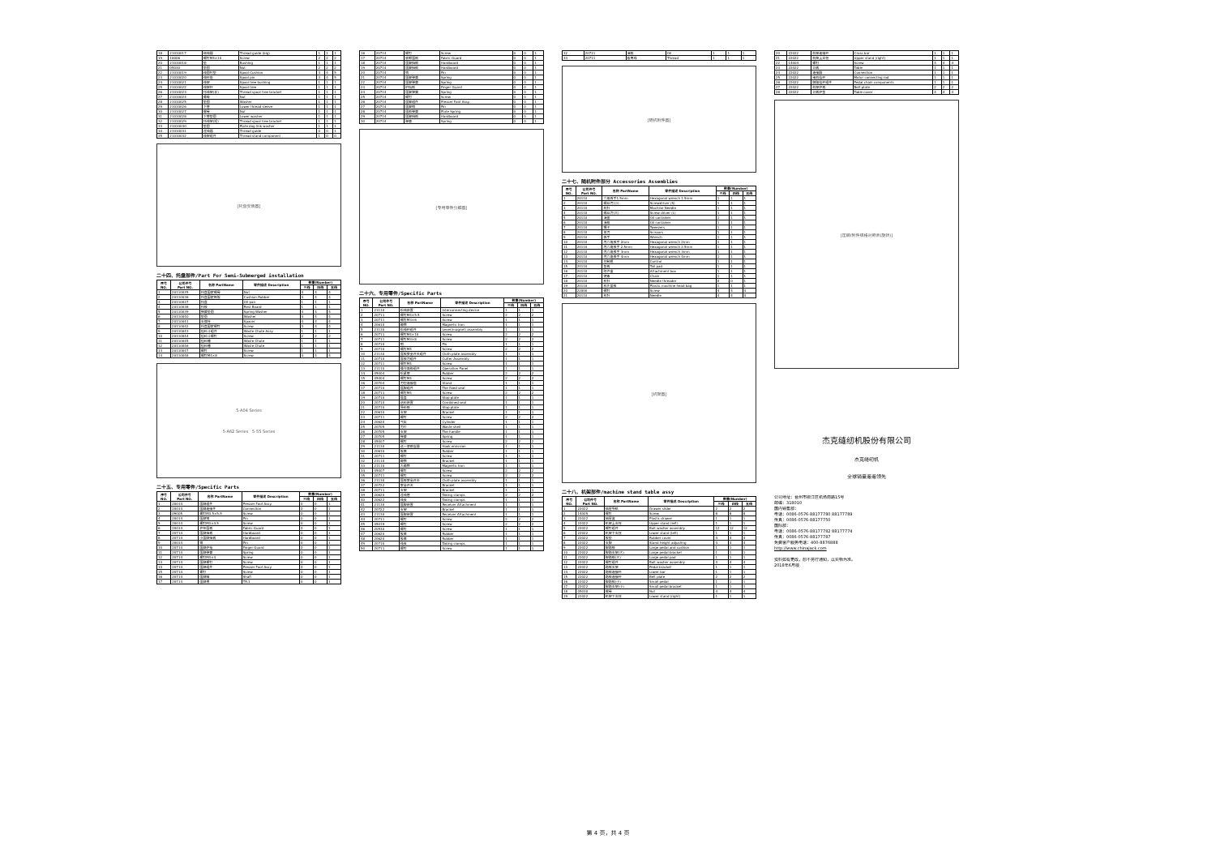| 18 | 21010017 | 绕线器 | Thread guide (big) | 1 | 1 | 1 |
| 19 | 16006 | 螺钉M4×10 | Screw | 2 | 2 | 2 |
| 20 | 21010018 | 垫 | Bushing | 1 | 1 | 1 |
| 21 | 05030 | 垫圈 | Nut | 2 | 2 | 2 |
| 22 | 21010019 | 线圈衬垫 | Spool Cushion | 3 | 4 | 5 |
| 23 | 21010020 | 线杆座 | Spool pin | 3 | 4 | 5 |
| 24 | 21010021 | 线架 | Spool tree bushing | 1 | 1 | 1 |
| 25 | 21010022 | 线架杆 | Spool tree | 1 | 1 | 1 |
| 26 | 21010023 | 托线架(长) | Thread spool tree bracket | 1 | 1 | 1 |
| 27 | 21010024 | 螺母 | Nut | 1 | 1 | 1 |
| 28 | 21010025 | 垫圈 | Washer | 1 | 1 | 1 |
| 29 | 21010026 | 下管 | Lower thread sleeve | 1 | 1 | 1 |
| 30 | 21010027 | 螺母 | Nut | 1 | 1 | 1 |
| 31 | 21010028 | 下管垫圈 | Lower washer | 1 | 1 | 1 |
| 32 | 21010029 | 托线架(短) | Thread spool tree bracket | 1 | 1 | 1 |
| 33 | 21010030 | 垫圈 | Plate dog link washer | 1 | 1 | 1 |
| 34 | 21010031 | 过线器 | Thread guide | 0 | 0 | 1 |
| 35 | 21010032 | 线架组件 | Thread stand component | 1 | 0 | 0 |
[托盘安装图]
二十四、托盘部件/Part For Semi-Submerged installation
| 序号 NO. | 公司件号 Part NO. | 名称 PartName | 零件描述 Description | 数量(Number) | | |
| --- | --- | --- | --- | --- | --- | --- |
| | | | | 三线 | 四线 | 五线 |
| 1 | 20110035 | 托盘固定螺母 | Nut | 4 | 4 | 4 |
| 2 | 20110036 | 托盘固定橡胶 | Cushion Rubber | 4 | 4 | 4 |
| 3 | 20110037 | 托盘 | Oil pan | 1 | 1 | 1 |
| 4 | 20110038 | 托板 | Rest Board | 1 | 1 | 1 |
| 5 | 20110039 | 弹簧垫圈 | Spring Washer | 4 | 4 | 4 |
| 6 | 20110040 | 垫圈 | Washer | 4 | 4 | 4 |
| 7 | 20110041 | 支撑柱 | Spacer | 4 | 4 | 4 |
| 8 | 20110042 | 托盘固定螺钉 | Screw | 4 | 4 | 4 |
| 9 | 20110043 | 挂料斗组件 | Waste Chute Assy | 1 | 1 | 1 |
| 10 | 20110044 | 挂料斗螺钉 | Screw | 2 | 2 | 2 |
| 11 | 20110045 | 挂料槽 | Waste Chute | 1 | 1 | 1 |
| 12 | 20110046 | 挂料槽 | Waste Chute | 1 | 1 | 1 |
| 13 | 20110047 | 螺钉 | Screw | 1 | 1 | 1 |
| 14 | 20110048 | 螺钉M4×8 | Screw | 4 | 4 | 4 |
5-A04 Series
5-A62 Series 5-55 Series
二十五、专用零件/Specific Parts
| 序号 NO. | 公司件号 Part NO. | 名称 PartName | 零件描述 Description | 数量(Number) | | |
| --- | --- | --- | --- | --- | --- | --- |
| | | | | 三线 | 四线 | 五线 |
| 1 | 20014 | 压脚组件 | Presser Foot Assy. | 0 | 0 | 1 |
| 2 | 20014 | 压脚连接件 | Connection | 0 | 0 | 1 |
| 3 | 09005 | 螺钉M3.5×5.5 | Screw | 0 | 0 | 1 |
| 4 | 20014 | 压脚销 | Pin | 0 | 0 | 1 |
| 5 | 20014 | 螺钉M3×4.5 | Screw | 0 | 0 | 1 |
| 6 | 20014 | 护布压板 | Fabric Guard | 0 | 0 | 1 |
| 7 | 20714 | 压脚挡板 | Hardboard | 0 | 0 | 1 |
| 8 | 20714 | 小压脚挡板 | Hardboard | 0 | 0 | 1 |
| 9 | 20014 | 销 | Pin | 0 | 0 | 1 |
| 10 | 20714 | 压脚护指 | Finger Guard | 0 | 0 | 1 |
| 11 | 20714 | 压脚弹簧 | Spring | 0 | 0 | 1 |
| 12 | 20714 | 螺钉M3×4 | Screw | 0 | 0 | 1 |
| 13 | 20714 | 压脚螺钉 | Screw | 0 | 0 | 1 |
| 14 | 20714 | 压脚组件 | Presser Foot Assy. | 0 | 0 | 1 |
| 15 | 20714 | 螺钉 | Screw | 0 | 0 | 1 |
| 16 | 20714 | 压脚轴 | Shaft | 0 | 0 | 1 |
| 17 | 20714 | 压脚柄 | TR.1 | 0 | 0 | 1 |
| 16 | 20714 | 螺钉 | Screw | 0 | 0 | 1 |
| 17 | 20714 | 底部压板 | Fabric Guard | 0 | 0 | 1 |
| 18 | 20714 | 压脚挡板 | Hardboard | 0 | 0 | 1 |
| 19 | 20714 | 压脚挡板 | Hardboard | 0 | 0 | 1 |
| 20 | 20714 | 销 | Pin | 0 | 0 | 1 |
| 21 | 20714 | 压脚弹簧 | Spring | 0 | 0 | 1 |
| 22 | 20714 | 压脚弹簧 | Spring | 0 | 0 | 1 |
| 23 | 20714 | 护指板 | Finger Guard | 0 | 0 | 1 |
| 24 | 20714 | 压脚弹簧 | Spring | 0 | 0 | 1 |
| 25 | 20714 | 螺钉 | Screw | 0 | 0 | 1 |
| 26 | 20714 | 压脚组件 | Presser Foot Assy. | 0 | 0 | 1 |
| 27 | 20714 | 压脚销 | Pin | 0 | 0 | 1 |
| 28 | 20714 | 压板弹簧 | Plate Spring | 0 | 0 | 1 |
| 29 | 20714 | 压脚挡板 | Hardboard | 0 | 0 | 1 |
| 30 | 20714 | 弹簧 | Spring | 0 | 0 | 1 |
[专用零件分解图]
二十六、专用零件/Specific Parts
| 序号 NO. | 公司件号 Part NO. | 名称 PartName | 零件描述 Description | 数量(Number) | | |
| --- | --- | --- | --- | --- | --- | --- |
| | | | | 三线 | 四线 | 五线 |
| 1 | 21110 | 松线装置 | Interconnecting device | 1 | 1 | 1 |
| 2 | 20711 | 螺钉M4×5.5 | Screw | 2 | 2 | 2 |
| 3 | 20711 | 螺钉M3×6 | Screw | 1 | 1 | 1 |
| 4 | 20610 | 磁铁 | Magnetic Iron | 1 | 1 | 1 |
| 5 | 21130 | 松线杆组件 | Lever(magnet) assembly | 1 | 1 | 1 |
| 6 | 20711 | 螺钉M4×10 | Screw | 2 | 2 | 2 |
| 7 | 20711 | 螺钉M3×8 | Screw | 2 | 2 | 2 |
| 8 | 20710 | 销 | Pin | 1 | 1 | 1 |
| 9 | 20710 | 螺钉M4 | Screw | 2 | 2 | 2 |
| 10 | 21130 | 压板安全开关组件 | Cloth plate assembly | 1 | 1 | 1 |
| 11 | 20710 | 压板刀组件 | Cutter Assembly | 1 | 1 | 1 |
| 12 | 20711 | 螺钉M4 | Screw | 1 | 1 | 1 |
| 13 | 21110 | 操作面板组件 | Operation Panel | 1 | 1 | 1 |
| 14 | 05004 | 松紧管 | Rubber | 2 | 2 | 2 |
| 15 | 05004 | 螺钉M4 | Screw | 2 | 2 | 2 |
| 16 | 20704 | 刀控连接座 | Stand | 1 | 1 | 1 |
| 17 | 20710 | 压脚组件 | The fixed seat | 1 | 1 | 1 |
| 18 | 20711 | 螺钉M4 | Screw | 2 | 2 | 2 |
| 19 | 20710 | 压盘 | Stop plate | 1 | 1 | 1 |
| 20 | 20710 | 送料装置 | Combined seal | 1 | 1 | 1 |
| 21 | 20710 | 导料板 | Stop plate | 1 | 1 | 1 |
| 22 | 20610 | 支架 | Bracket | 1 | 1 | 1 |
| 23 | 20711 | 螺钉 | Screw | 2 | 2 | 2 |
| 24 | 20620 | 气缸 | Cylinder | 1 | 1 | 1 |
| 25 | 20705 | 刀片 | Waste shell | 1 | 1 | 1 |
| 26 | 20705 | 支架 | The handle | 1 | 1 | 1 |
| 27 | 20705 | 弹簧 | Spring | 1 | 1 | 1 |
| 28 | 05007 | 螺钉 | Screw | 2 | 2 | 2 |
| 29 | 21130 | 送一便感应器 | Hook emission | 1 | 1 | 1 |
| 30 | 20610 | 胶套 | Rubber | 1 | 1 | 1 |
| 31 | 20711 | 螺钉 | Screw | 1 | 1 | 1 |
| 32 | 21110 | 磁铁 | Bracket | 1 | 1 | 1 |
| 33 | 21110 | 大磁铁 | Magnetic Iron | 1 | 1 | 1 |
| 34 | 05007 | 螺钉 | Screw | 2 | 2 | 2 |
| 35 | 20711 | 螺钉 | Screw | 2 | 2 | 2 |
| 36 | 21130 | 压板安全开关 | Cloth plate assembly | 1 | 1 | 1 |
| 37 | 20722 | 安全开关 | Bracket | 1 | 1 | 1 |
| 38 | 20711 | 支架 | Bracket | 1 | 1 | 1 |
| 39 | 20620 | 过线管 | Taking clamps | 2 | 2 | 2 |
| 40 | 20622 | 线夹 | Taking clamps | 1 | 1 | 1 |
| 41 | 21130 | 压脚装置 | Receiver Attachment | 1 | 1 | 1 |
| 42 | 20722 | 支架 | Bracket | 1 | 1 | 1 |
| 43 | 21130 | 压脚装置 | Receiver Attachment | 1 | 1 | 1 |
| 44 | 20711 | 螺钉 | Screw | 2 | 2 | 2 |
| 45 | 05019 | 螺钉 | Screw | 2 | 2 | 2 |
| 46 | 20530 | 螺钉 | Screw | 1 | 1 | 1 |
| 47 | 20620 | 胶套 | Rubber | 1 | 1 | 1 |
| 48 | 20620 | 胶套 | Rubber | 1 | 1 | 1 |
| 49 | 20710 | 线夹 | Taking clamps | 1 | 1 | 1 |
| 50 | 20711 | 螺钉 | Screw | 1 | 1 | 1 |
| 32 | 20711 | 油瓶 | Oil | 1 | 1 | 1 |
| 33 | 20711 | 备用线 | Thread | 1 | 1 | 1 |
[随机附件图]
二十七、随机附件部分 Accessories Assemblies
| 序号 NO. | 公司件号 Part NO. | 名称 PartName | 零件描述 Description | 数量(Number) | | |
| --- | --- | --- | --- | --- | --- | --- |
| | | | | 三线 | 四线 | 五线 |
| 1 | 20110 | 六角扳手1.5mm | Hexagonal wrench 1.5mm | 1 | 1 | 1 |
| 2 | 20110 | 螺丝刀(小) | Screwdriver (S) | 1 | 1 | 1 |
| 3 | 20110 | 机针 | Machine Needle | 1 | 1 | 1 |
| 4 | 20110 | 螺丝刀(大) | Screw driver (L) | 1 | 1 | 1 |
| 5 | 20110 | 油壶 | Oil container | 1 | 1 | 1 |
| 6 | 20110 | 油瓶 | Oil container | 1 | 1 | 1 |
| 7 | 20110 | 镊子 | Tweezers | 1 | 1 | 1 |
| 8 | 20110 | 剪刀 | Scissors | 1 | 1 | 1 |
| 9 | 20110 | 扳手 | Wrench | 1 | 1 | 1 |
| 10 | 20110 | 内六角扳手 2mm | Hexagonal wrench 2mm | 1 | 1 | 1 |
| 11 | 20110 | 内六角扳手 2.5mm | Hexagonal wrench 2.5mm | 1 | 1 | 1 |
| 12 | 20110 | 内六角扳手 3mm | Hexagonal wrench 3mm | 1 | 1 | 1 |
| 13 | 20110 | 内六角扳手 4mm | Hexagonal wrench 4mm | 1 | 1 | 1 |
| 14 | 20110 | 控制柜 | Control | 1 | 1 | 1 |
| 15 | 20110 | 垫板 | Tail pad | 1 | 1 | 1 |
| 16 | 20110 | 附件盒 | Attachment box | 1 | 1 | 1 |
| 17 | 20110 | 链条 | Chain | 1 | 1 | 1 |
| 18 | 20110 | 机针 | Needle threader | 0 | 0 | 1 |
| 19 | 20110 | 机头盖板 | Plastic machine head bag | 1 | 1 | 1 |
| 20 | 22000 | 螺钉 | Screw | 4 | 4 | 4 |
| 21 | 20110 | 机针 | Needle | 4 | 4 | 4 |
[机架图]
二十八、机架部件/machine stand table assy
| 序号 NO. | 公司件号 Part NO. | 名称 PartName | 零件描述 Description | 数量(Number) | | |
| --- | --- | --- | --- | --- | --- | --- |
| | | | | 三线 | 四线 | 五线 |
| 1 | 22022 | 抽屉导轨 | Drawer slider | 2 | 2 | 2 |
| 2 | 14005 | 螺钉 | Screw | 8 | 8 | 8 |
| 3 | 22022 | 抽屉盒 | Plastic drawer | 1 | 1 | 1 |
| 4 | 22022 | 机架上支柱 | Upper stand (left) | 1 | 1 | 1 |
| 5 | 22022 | 螺钉组件 | Bolt washer assembly | 12 | 12 | 12 |
| 6 | 22022 | 机架下支柱 | Lower stand (left) | 1 | 1 | 1 |
| 7 | 22022 | 胶垫 | Rubber cover | 4 | 4 | 4 |
| 8 | 22022 | 支脚 | Stand height adjusting | 4 | 4 | 4 |
| 9 | 22022 | 脚踏板 | Large pedal and cushion | 1 | 1 | 1 |
| 10 | 22022 | 脚踏支架(大) | Large pedal bracket | 1 | 1 | 1 |
| 11 | 22022 | 脚踏板(大) | Large pedal pad | 1 | 1 | 1 |
| 12 | 22022 | 螺钉组件 | Bolt washer assembly | 4 | 4 | 4 |
| 13 | 22022 | 踏板支架 | Pedal bracket | 1 | 1 | 1 |
| 14 | 22022 | 踏板连接杆 | Lower bar | 1 | 1 | 1 |
| 15 | 22022 | 踏板连接杆 | Belt plate | 2 | 2 | 2 |
| 16 | 22022 | 脚踏板(小) | Small pedal | 1 | 1 | 1 |
| 17 | 22022 | 脚踏支架(小) | Small pedal bracket | 1 | 1 | 1 |
| 18 | 05030 | 螺母 | Nut | 4 | 4 | 4 |
| 19 | 22022 | 机架下支柱 | Lower stand (right) | 1 | 1 | 1 |
| 20 | 22022 | 机架连接杆 | Cross bar | 1 | 1 | 1 |
| 21 | 22022 | 机架上支柱 | Upper stand (right) | 1 | 1 | 1 |
| 22 | 14004 | 螺钉 | Screw | 4 | 4 | 4 |
| 23 | 22022 | 台板 | Table | 1 | 1 | 1 |
| 24 | 22022 | 连接器 | Connection | 1 | 1 | 1 |
| 25 | 22022 | 电机拉杆 | Motor connecting rod | 1 | 1 | 1 |
| 26 | 22022 | 脚踏拉杆组件 | Pedal chain components | 1 | 1 | 1 |
| 27 | 22022 | 机架护板 | Belt plate | 2 | 2 | 2 |
| 28 | 22022 | 台板护垫 | Table cover | 4 | 4 | 4 |
[压脚/附件规格对照表(旋转)]
杰克缝纫机股份有限公司
杰克缝纫机
全球销量遥遥领先
公司地址：台州市椒江区机场南路15号
邮编：318010
国内销售部：
电话：0086-0576-88177780 88177789
传真：0086-0576-88177750
国际部：
电话：0086-0576-88177782 88177774
传真：0086-0576-88177787
免费客户服务电话：400-8876888
http://www.chinajack.com
资料如有更改，恕不另行通知，以实物为准。
2018年6月版
第 4 页，共 4 页